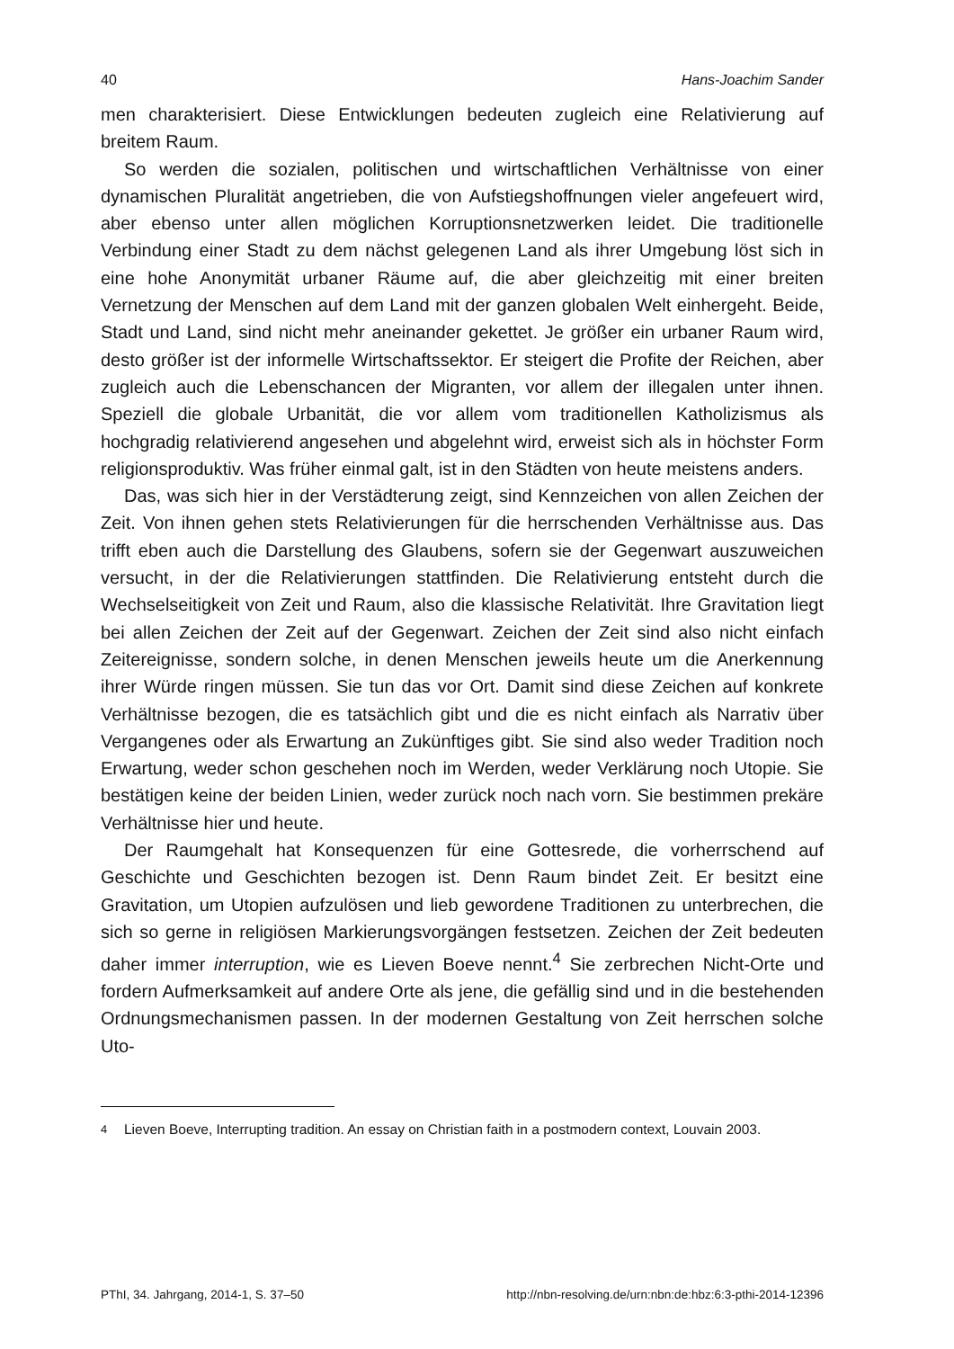40 Hans-Joachim Sander
men charakterisiert. Diese Entwicklungen bedeuten zugleich eine Relativierung auf breitem Raum.
So werden die sozialen, politischen und wirtschaftlichen Verhältnisse von einer dynamischen Pluralität angetrieben, die von Aufstiegshoffnungen vieler angefeuert wird, aber ebenso unter allen möglichen Korruptionsnetzwerken leidet. Die traditionelle Verbindung einer Stadt zu dem nächst gelegenen Land als ihrer Umgebung löst sich in eine hohe Anonymität urbaner Räume auf, die aber gleichzeitig mit einer breiten Vernetzung der Menschen auf dem Land mit der ganzen globalen Welt einhergeht. Beide, Stadt und Land, sind nicht mehr aneinander gekettet. Je größer ein urbaner Raum wird, desto größer ist der informelle Wirtschaftssektor. Er steigert die Profite der Reichen, aber zugleich auch die Lebenschancen der Migranten, vor allem der illegalen unter ihnen. Speziell die globale Urbanität, die vor allem vom traditionellen Katholizismus als hochgradig relativierend angesehen und abgelehnt wird, erweist sich als in höchster Form religionsproduktiv. Was früher einmal galt, ist in den Städten von heute meistens anders.
Das, was sich hier in der Verstädterung zeigt, sind Kennzeichen von allen Zeichen der Zeit. Von ihnen gehen stets Relativierungen für die herrschenden Verhältnisse aus. Das trifft eben auch die Darstellung des Glaubens, sofern sie der Gegenwart auszuweichen versucht, in der die Relativierungen stattfinden. Die Relativierung entsteht durch die Wechselseitigkeit von Zeit und Raum, also die klassische Relativität. Ihre Gravitation liegt bei allen Zeichen der Zeit auf der Gegenwart. Zeichen der Zeit sind also nicht einfach Zeitereignisse, sondern solche, in denen Menschen jeweils heute um die Anerkennung ihrer Würde ringen müssen. Sie tun das vor Ort. Damit sind diese Zeichen auf konkrete Verhältnisse bezogen, die es tatsächlich gibt und die es nicht einfach als Narrativ über Vergangenes oder als Erwartung an Zukünftiges gibt. Sie sind also weder Tradition noch Erwartung, weder schon geschehen noch im Werden, weder Verklärung noch Utopie. Sie bestätigen keine der beiden Linien, weder zurück noch nach vorn. Sie bestimmen prekäre Verhältnisse hier und heute.
Der Raumgehalt hat Konsequenzen für eine Gottesrede, die vorherrschend auf Geschichte und Geschichten bezogen ist. Denn Raum bindet Zeit. Er besitzt eine Gravitation, um Utopien aufzulösen und lieb gewordene Traditionen zu unterbrechen, die sich so gerne in religiösen Markierungsvorgängen festsetzen. Zeichen der Zeit bedeuten daher immer interruption, wie es Lieven Boeve nennt.<sup>4</sup> Sie zerbrechen Nicht-Orte und fordern Aufmerksamkeit auf andere Orte als jene, die gefällig sind und in die bestehenden Ordnungsmechanismen passen. In der modernen Gestaltung von Zeit herrschen solche Uto-
<sup>4</sup> Lieven Boeve, Interrupting tradition. An essay on Christian faith in a postmodern context, Louvain 2003.
PThI, 34. Jahrgang, 2014-1, S. 37–50 http://nbn-resolving.de/urn:nbn:de:hbz:6:3-pthi-2014-12396